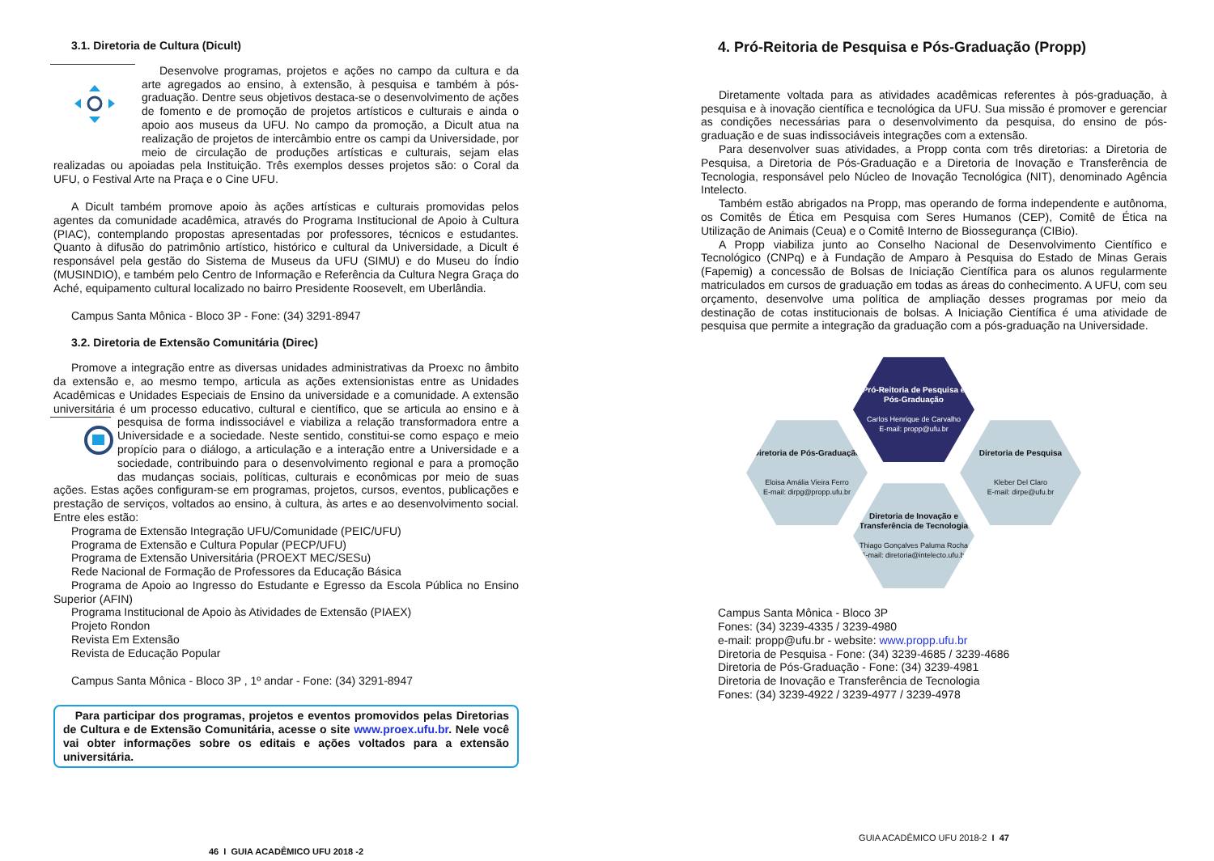3.1. Diretoria de Cultura (Dicult)
Desenvolve programas, projetos e ações no campo da cultura e da arte agregados ao ensino, à extensão, à pesquisa e também à pós-graduação. Dentre seus objetivos destaca-se o desenvolvimento de ações de fomento e de promoção de projetos artísticos e culturais e ainda o apoio aos museus da UFU. No campo da promoção, a Dicult atua na realização de projetos de intercâmbio entre os campi da Universidade, por meio de circulação de produções artísticas e culturais, sejam elas realizadas ou apoiadas pela Instituição. Três exemplos desses projetos são: o Coral da UFU, o Festival Arte na Praça e o Cine UFU.
A Dicult também promove apoio às ações artísticas e culturais promovidas pelos agentes da comunidade acadêmica, através do Programa Institucional de Apoio à Cultura (PIAC), contemplando propostas apresentadas por professores, técnicos e estudantes. Quanto à difusão do patrimônio artístico, histórico e cultural da Universidade, a Dicult é responsável pela gestão do Sistema de Museus da UFU (SIMU) e do Museu do Índio (MUSINDIO), e também pelo Centro de Informação e Referência da Cultura Negra Graça do Aché, equipamento cultural localizado no bairro Presidente Roosevelt, em Uberlândia.
Campus Santa Mônica - Bloco 3P - Fone: (34) 3291-8947
3.2. Diretoria de Extensão Comunitária (Direc)
Promove a integração entre as diversas unidades administrativas da Proexc no âmbito da extensão e, ao mesmo tempo, articula as ações extensionistas entre as Unidades Acadêmicas e Unidades Especiais de Ensino da universidade e a comunidade. A extensão universitária é um processo educativo, cultural e científico, que se articula ao ensino e à pesquisa de forma indissociável e viabiliza a relação transformadora entre a Universidade e a sociedade. Neste sentido, constitui-se como espaço e meio propício para o diálogo, a articulação e a interação entre a Universidade e a sociedade, contribuindo para o desenvolvimento regional e para a promoção das mudanças sociais, políticas, culturais e econômicas por meio de suas ações. Estas ações configuram-se em programas, projetos, cursos, eventos, publicações e prestação de serviços, voltados ao ensino, à cultura, às artes e ao desenvolvimento social. Entre eles estão:
Programa de Extensão Integração UFU/Comunidade (PEIC/UFU)
Programa de Extensão e Cultura Popular (PECP/UFU)
Programa de Extensão Universitária (PROEXT MEC/SESu)
Rede Nacional de Formação de Professores da Educação Básica
Programa de Apoio ao Ingresso do Estudante e Egresso da Escola Pública no Ensino Superior (AFIN)
Programa Institucional de Apoio às Atividades de Extensão (PIAEX)
Projeto Rondon
Revista Em Extensão
Revista de Educação Popular
Campus Santa Mônica - Bloco 3P , 1º andar - Fone: (34) 3291-8947
Para participar dos programas, projetos e eventos promovidos pelas Diretorias de Cultura e de Extensão Comunitária, acesse o site www.proex.ufu.br. Nele você vai obter informações sobre os editais e ações voltados para a extensão universitária.
46 I GUIA ACADÊMICO UFU 2018 -2
4. Pró-Reitoria de Pesquisa e Pós-Graduação (Propp)
Diretamente voltada para as atividades acadêmicas referentes à pós-graduação, à pesquisa e à inovação científica e tecnológica da UFU. Sua missão é promover e gerenciar as condições necessárias para o desenvolvimento da pesquisa, do ensino de pós-graduação e de suas indissociáveis integrações com a extensão.
Para desenvolver suas atividades, a Propp conta com três diretorias: a Diretoria de Pesquisa, a Diretoria de Pós-Graduação e a Diretoria de Inovação e Transferência de Tecnologia, responsável pelo Núcleo de Inovação Tecnológica (NIT), denominado Agência Intelecto.
Também estão abrigados na Propp, mas operando de forma independente e autônoma, os Comitês de Ética em Pesquisa com Seres Humanos (CEP), Comitê de Ética na Utilização de Animais (Ceua) e o Comitê Interno de Biossegurança (CIBio).
A Propp viabiliza junto ao Conselho Nacional de Desenvolvimento Científico e Tecnológico (CNPq) e à Fundação de Amparo à Pesquisa do Estado de Minas Gerais (Fapemig) a concessão de Bolsas de Iniciação Científica para os alunos regularmente matriculados em cursos de graduação em todas as áreas do conhecimento. A UFU, com seu orçamento, desenvolve uma política de ampliação desses programas por meio da destinação de cotas institucionais de bolsas. A Iniciação Científica é uma atividade de pesquisa que permite a integração da graduação com a pós-graduação na Universidade.
Pró-Reitoria de Pesquisa e Pós-Graduação
Carlos Henrique de Carvalho
E-mail: propp@ufu.br
Diretoria de Pós-Graduação
Eloisa Amália Vieira Ferro
E-mail: dirpg@propp.ufu.br
Diretoria de Pesquisa
Kleber Del Claro
E-mail: dirpe@ufu.br
Diretoria de Inovação e Transferência de Tecnologia
Thiago Gonçalves Paluma Rocha
E-mail: diretoria@intelecto.ufu.br
Campus Santa Mônica - Bloco 3P
Fones: (34) 3239-4335 / 3239-4980
e-mail: propp@ufu.br - website: www.propp.ufu.br
Diretoria de Pesquisa - Fone: (34) 3239-4685 / 3239-4686
Diretoria de Pós-Graduação - Fone: (34) 3239-4981
Diretoria de Inovação e Transferência de Tecnologia
Fones: (34) 3239-4922 / 3239-4977 / 3239-4978
GUIA ACADÊMICO UFU 2018-2 I 47